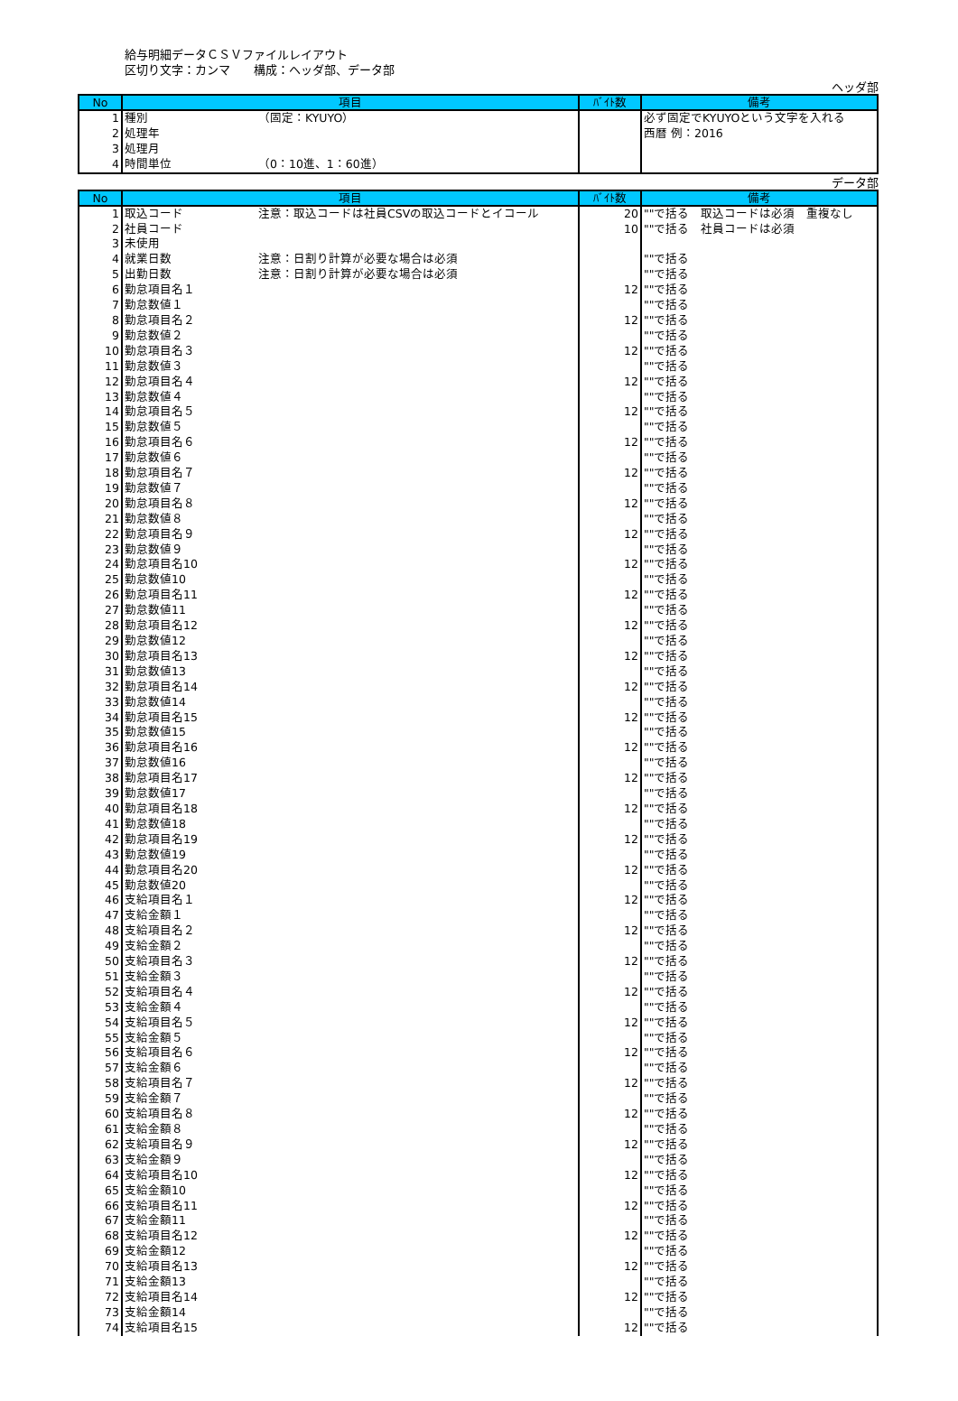給与明細データＣＳＶファイルレイアウト
区切り文字：カンマ　　構成：ヘッダ部、データ部
ヘッダ部
| No | 項目 | ﾊﾞｲﾄ数 | 備考 |
| --- | --- | --- | --- |
| 1 | 種別 （固定：KYUYO） | | 必ず固定でKYUYOという文字を入れる |
| 2 | 処理年 | | 西暦 例：2016 |
| 3 | 処理月 | | |
| 4 | 時間単位 （0：10進、1：60進） | | |
データ部
| No | 項目 | ﾊﾞｲﾄ数 | 備考 |
| --- | --- | --- | --- |
| 1 | 取込コード 注意：取込コードは社員CSVの取込コードとイコール | 20 | ""で括る 取込コードは必須 重複なし |
| 2 | 社員コード | 10 | ""で括る 社員コードは必須 |
| 3 | 未使用 | | |
| 4 | 就業日数 注意：日割り計算が必要な場合は必須 | | ""で括る |
| 5 | 出勤日数 注意：日割り計算が必要な場合は必須 | | ""で括る |
| 6 | 勤怠項目名１ | 12 | ""で括る |
| 7 | 勤怠数値１ | | ""で括る |
| 8 | 勤怠項目名２ | 12 | ""で括る |
| 9 | 勤怠数値２ | | ""で括る |
| 10 | 勤怠項目名３ | 12 | ""で括る |
| 11 | 勤怠数値３ | | ""で括る |
| 12 | 勤怠項目名４ | 12 | ""で括る |
| 13 | 勤怠数値４ | | ""で括る |
| 14 | 勤怠項目名５ | 12 | ""で括る |
| 15 | 勤怠数値５ | | ""で括る |
| 16 | 勤怠項目名６ | 12 | ""で括る |
| 17 | 勤怠数値６ | | ""で括る |
| 18 | 勤怠項目名７ | 12 | ""で括る |
| 19 | 勤怠数値７ | | ""で括る |
| 20 | 勤怠項目名８ | 12 | ""で括る |
| 21 | 勤怠数値８ | | ""で括る |
| 22 | 勤怠項目名９ | 12 | ""で括る |
| 23 | 勤怠数値９ | | ""で括る |
| 24 | 勤怠項目名10 | 12 | ""で括る |
| 25 | 勤怠数値10 | | ""で括る |
| 26 | 勤怠項目名11 | 12 | ""で括る |
| 27 | 勤怠数値11 | | ""で括る |
| 28 | 勤怠項目名12 | 12 | ""で括る |
| 29 | 勤怠数値12 | | ""で括る |
| 30 | 勤怠項目名13 | 12 | ""で括る |
| 31 | 勤怠数値13 | | ""で括る |
| 32 | 勤怠項目名14 | 12 | ""で括る |
| 33 | 勤怠数値14 | | ""で括る |
| 34 | 勤怠項目名15 | 12 | ""で括る |
| 35 | 勤怠数値15 | | ""で括る |
| 36 | 勤怠項目名16 | 12 | ""で括る |
| 37 | 勤怠数値16 | | ""で括る |
| 38 | 勤怠項目名17 | 12 | ""で括る |
| 39 | 勤怠数値17 | | ""で括る |
| 40 | 勤怠項目名18 | 12 | ""で括る |
| 41 | 勤怠数値18 | | ""で括る |
| 42 | 勤怠項目名19 | 12 | ""で括る |
| 43 | 勤怠数値19 | | ""で括る |
| 44 | 勤怠項目名20 | 12 | ""で括る |
| 45 | 勤怠数値20 | | ""で括る |
| 46 | 支給項目名１ | 12 | ""で括る |
| 47 | 支給金額１ | | ""で括る |
| 48 | 支給項目名２ | 12 | ""で括る |
| 49 | 支給金額２ | | ""で括る |
| 50 | 支給項目名３ | 12 | ""で括る |
| 51 | 支給金額３ | | ""で括る |
| 52 | 支給項目名４ | 12 | ""で括る |
| 53 | 支給金額４ | | ""で括る |
| 54 | 支給項目名５ | 12 | ""で括る |
| 55 | 支給金額５ | | ""で括る |
| 56 | 支給項目名６ | 12 | ""で括る |
| 57 | 支給金額６ | | ""で括る |
| 58 | 支給項目名７ | 12 | ""で括る |
| 59 | 支給金額７ | | ""で括る |
| 60 | 支給項目名８ | 12 | ""で括る |
| 61 | 支給金額８ | | ""で括る |
| 62 | 支給項目名９ | 12 | ""で括る |
| 63 | 支給金額９ | | ""で括る |
| 64 | 支給項目名10 | 12 | ""で括る |
| 65 | 支給金額10 | | ""で括る |
| 66 | 支給項目名11 | 12 | ""で括る |
| 67 | 支給金額11 | | ""で括る |
| 68 | 支給項目名12 | 12 | ""で括る |
| 69 | 支給金額12 | | ""で括る |
| 70 | 支給項目名13 | 12 | ""で括る |
| 71 | 支給金額13 | | ""で括る |
| 72 | 支給項目名14 | 12 | ""で括る |
| 73 | 支給金額14 | | ""で括る |
| 74 | 支給項目名15 | 12 | ""で括る |